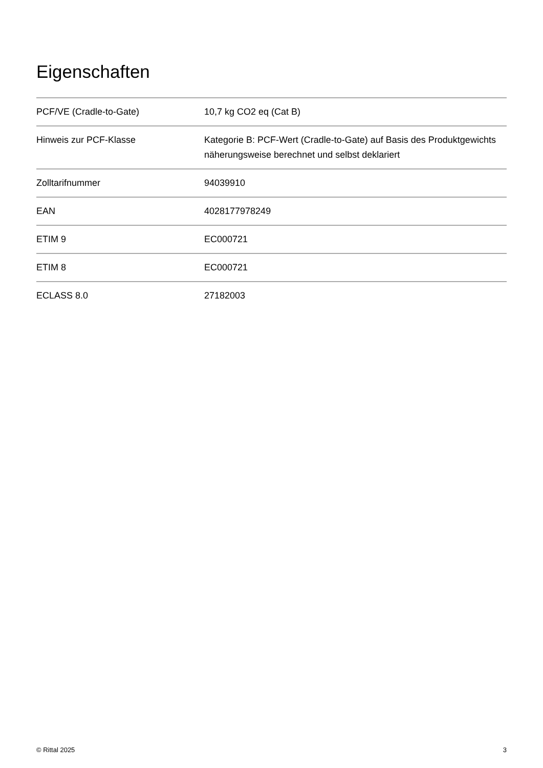Eigenschaften
| PCF/VE (Cradle-to-Gate) | 10,7 kg CO2 eq (Cat B) |
| Hinweis zur PCF-Klasse | Kategorie B: PCF-Wert (Cradle-to-Gate) auf Basis des Produktgewichts näherungsweise berechnet und selbst deklariert |
| Zolltarifnummer | 94039910 |
| EAN | 4028177978249 |
| ETIM 9 | EC000721 |
| ETIM 8 | EC000721 |
| ECLASS 8.0 | 27182003 |
© Rittal 2025 3